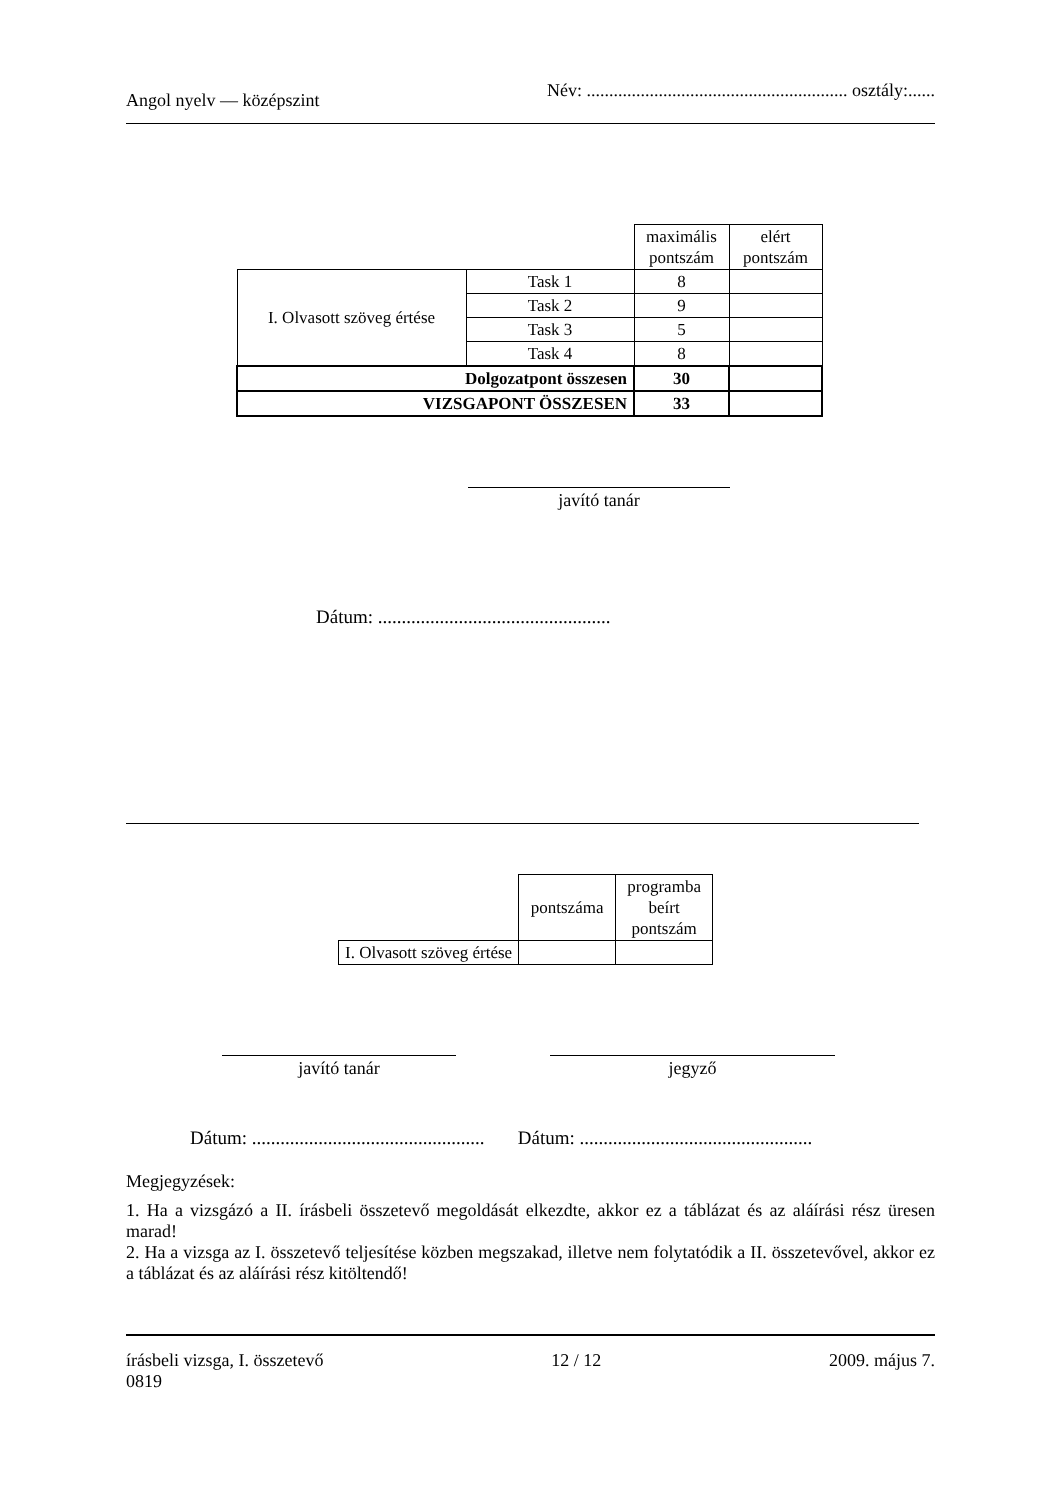Angol nyelv — középszint Név: .......................................................... osztály:......
| | | maximális pontszám | elért pontszám |
| I. Olvasott szöveg értése | Task 1 | 8 | |
| | Task 2 | 9 | |
| | Task 3 | 5 | |
| | Task 4 | 8 | |
| Dolgozatpont összesen | | 30 | |
| VIZSGAPONT ÖSSZESEN | | 33 | |
javító tanár
Dátum: .................................................
| | pontszáma | programba beírt pontszám |
| I. Olvasott szöveg értése | | |
javító tanár jegyző
Dátum: ................................................. Dátum: .................................................
Megjegyzések:
1. Ha a vizsgázó a II. írásbeli összetevő megoldását elkezdte, akkor ez a táblázat és az aláírási rész üresen marad!
2. Ha a vizsga az I. összetevő teljesítése közben megszakad, illetve nem folytatódik a II. összetevővel, akkor ez a táblázat és az aláírási rész kitöltendő!
írásbeli vizsga, I. összetevő
0819 12 / 12 2009. május 7.